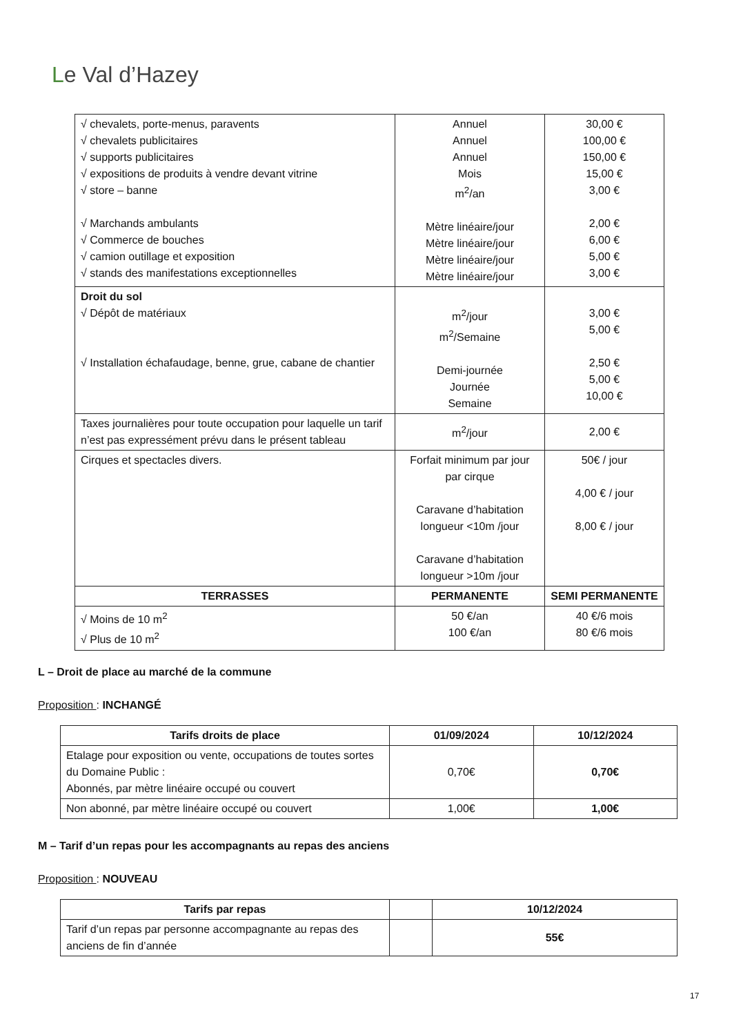Le Val d’Hazey
| √ chevalets, porte-menus, paravents √ chevalets publicitaires √ supports publicitaires √ expositions de produits à vendre devant vitrine √ store – banne √ Marchands ambulants √ Commerce de bouches √ camion outillage et exposition √ stands des manifestations exceptionnelles | Annuel Annuel Annuel Mois m<sup>2</sup>/an Mètre linéaire/jour Mètre linéaire/jour Mètre linéaire/jour Mètre linéaire/jour | 30,00 € 100,00 € 150,00 € 15,00 € 3,00 € 2,00 € 6,00 € 5,00 € 3,00 € |
| Droit du sol √ Dépôt de matériaux √ Installation échafaudage, benne, grue, cabane de chantier | m<sup>2</sup>/jour m<sup>2</sup>/Semaine Demi-journée Journée Semaine | 3,00 € 5,00 € 2,50 € 5,00 € 10,00 € |
| Taxes journalières pour toute occupation pour laquelle un tarif n’est pas expressément prévu dans le présent tableau | m<sup>2</sup>/jour | 2,00 € |
| Cirques et spectacles divers. | Forfait minimum par jour par cirque Caravane d’habitation longueur <10m /jour Caravane d’habitation longueur >10m /jour | 50€ / jour 4,00 € / jour 8,00 € / jour |
| TERRASSES | PERMANENTE | SEMI PERMANENTE |
| √ Moins de 10 m<sup>2</sup> √ Plus de 10 m<sup>2</sup> | 50 €/an 100 €/an | 40 €/6 mois 80 €/6 mois |
L – Droit de place au marché de la commune
Proposition : INCHANGÉ
| Tarifs droits de place | 01/09/2024 | 10/12/2024 |
| --- | --- | --- |
| Etalage pour exposition ou vente, occupations de toutes sortes du Domaine Public : Abonnés, par mètre linéaire occupé ou couvert | 0,70€ | 0,70€ |
| Non abonné, par mètre linéaire occupé ou couvert | 1,00€ | 1,00€ |
M – Tarif d’un repas pour les accompagnants au repas des anciens
Proposition : NOUVEAU
| Tarifs par repas | | 10/12/2024 |
| --- | --- | --- |
| Tarif d’un repas par personne accompagnante au repas des anciens de fin d’année | | 55€ |
17